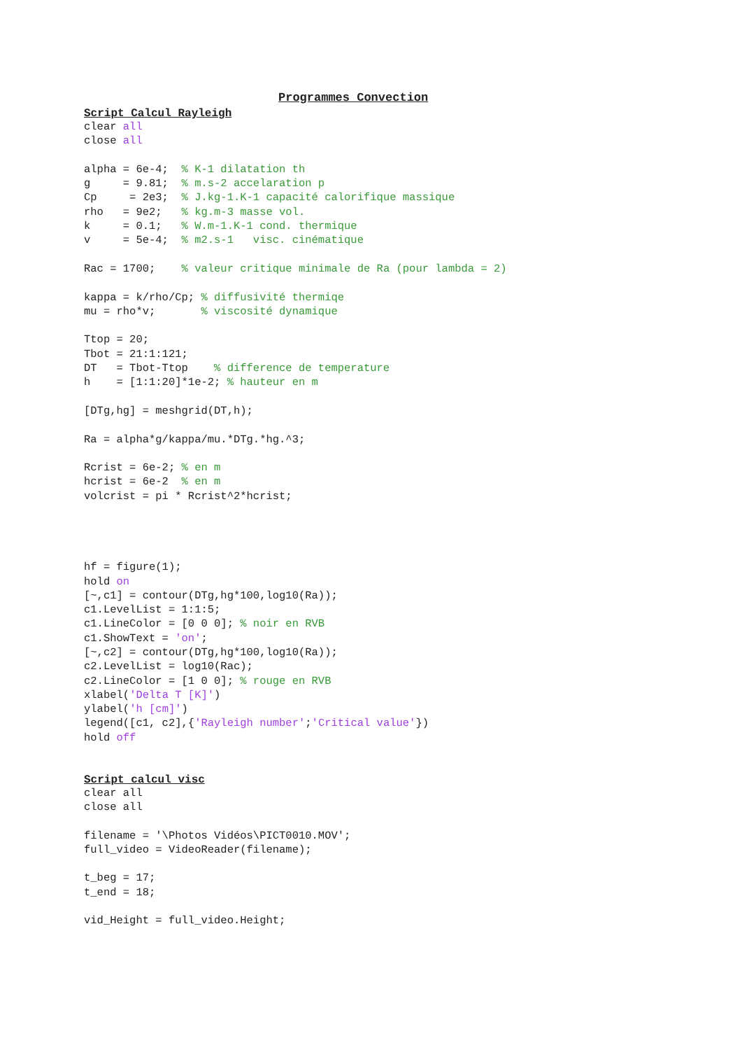Programmes Convection
Script Calcul Rayleigh
clear all
close all

alpha = 6e-4;  % K-1 dilatation th
g     = 9.81;  % m.s-2 accelaration p
Cp     = 2e3;  % J.kg-1.K-1 capacité calorifique massique
rho   = 9e2;   % kg.m-3 masse vol.
k     = 0.1;   % W.m-1.K-1 cond. thermique
v     = 5e-4;  % m2.s-1   visc. cinématique

Rac = 1700;    % valeur critique minimale de Ra (pour lambda = 2)

kappa = k/rho/Cp; % diffusivité thermiqe
mu = rho*v;       % viscosité dynamique

Ttop = 20;
Tbot = 21:1:121;
DT   = Tbot-Ttop    % difference de temperature
h    = [1:1:20]*1e-2; % hauteur en m

[DTg,hg] = meshgrid(DT,h);

Ra = alpha*g/kappa/mu.*DTg.*hg.^3;

Rcrist = 6e-2; % en m
hcrist = 6e-2  % en m
volcrist = pi * Rcrist^2*hcrist;




hf = figure(1);
hold on
[~,c1] = contour(DTg,hg*100,log10(Ra));
c1.LevelList = 1:1:5;
c1.LineColor = [0 0 0]; % noir en RVB
c1.ShowText = 'on';
[~,c2] = contour(DTg,hg*100,log10(Ra));
c2.LevelList = log10(Rac);
c2.LineColor = [1 0 0]; % rouge en RVB
xlabel('Delta T [K]')
ylabel('h [cm]')
legend([c1, c2],{'Rayleigh number';'Critical value'})
hold off
Script calcul_visc
clear all
close all

filename = '\Photos Vidéos\PICT0010.MOV';
full_video = VideoReader(filename);

t_beg = 17;
t_end = 18;

vid_Height = full_video.Height;